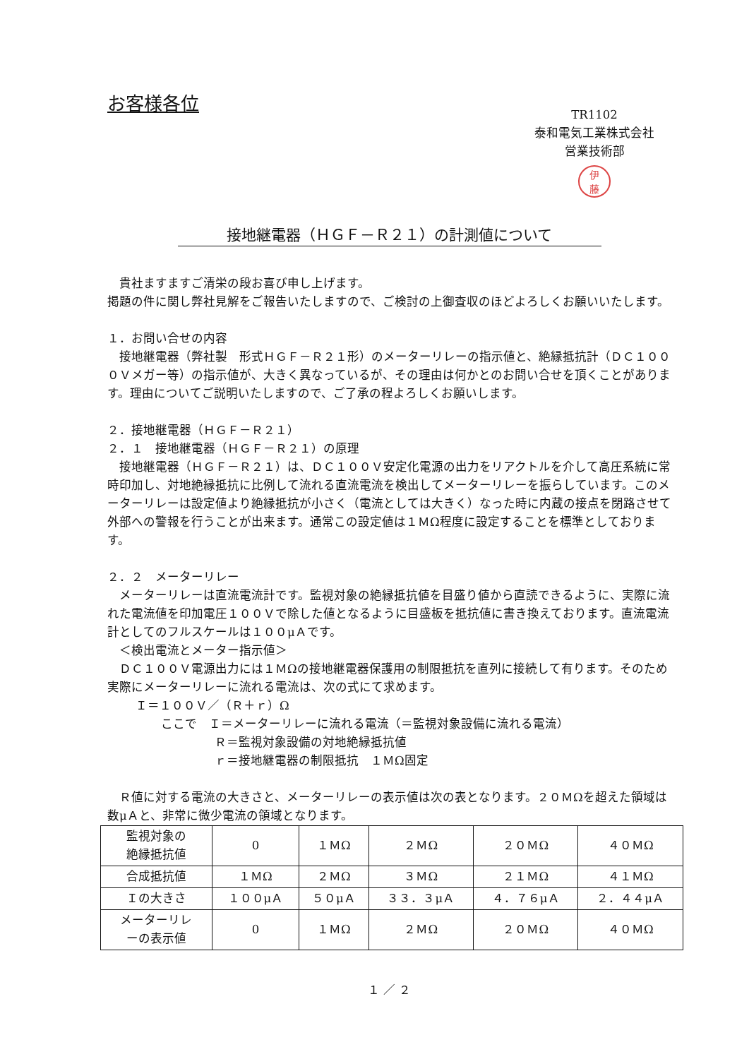お客様各位
TR1102
泰和電気工業株式会社
営業技術部
伊
藤
接地継電器（ＨＧＦ－Ｒ２１）の計測値について
　貴社ますますご清栄の段お喜び申し上げます。
掲題の件に関し弊社見解をご報告いたしますので、ご検討の上御査収のほどよろしくお願いいたします。
１．お問い合せの内容
　接地継電器（弊社製　形式ＨＧＦ－Ｒ２１形）のメーターリレーの指示値と、絶縁抵抗計（ＤＣ１０００Ｖメガー等）の指示値が、大きく異なっているが、その理由は何かとのお問い合せを頂くことがあります。理由についてご説明いたしますので、ご了承の程よろしくお願いします。
２．接地継電器（ＨＧＦ－Ｒ２１）
２．１　接地継電器（ＨＧＦ－Ｒ２１）の原理
　接地継電器（ＨＧＦ－Ｒ２１）は、ＤＣ１００Ｖ安定化電源の出力をリアクトルを介して高圧系統に常時印加し、対地絶縁抵抗に比例して流れる直流電流を検出してメーターリレーを振らしています。このメーターリレーは設定値より絶縁抵抗が小さく（電流としては大きく）なった時に内蔵の接点を閉路させて外部への警報を行うことが出来ます。通常この設定値は１ＭΩ程度に設定することを標準としております。
２．２　メーターリレー
　メーターリレーは直流電流計です。監視対象の絶縁抵抗値を目盛り値から直読できるように、実際に流れた電流値を印加電圧１００Ｖで除した値となるように目盛板を抵抗値に書き換えております。直流電流計としてのフルスケールは１００μＡです。
　＜検出電流とメーター指示値＞
　ＤＣ１００Ｖ電源出力には１ＭΩの接地継電器保護用の制限抵抗を直列に接続して有ります。そのため実際にメーターリレーに流れる電流は、次の式にて求めます。
Ｉ＝１００Ｖ／（Ｒ＋ｒ）Ω
ここで　Ｉ＝メーターリレーに流れる電流（＝監視対象設備に流れる電流）
Ｒ＝監視対象設備の対地絶縁抵抗値
ｒ＝接地継電器の制限抵抗　１ＭΩ固定
　Ｒ値に対する電流の大きさと、メーターリレーの表示値は次の表となります。２０ＭΩを超えた領域は数μＡと、非常に微少電流の領域となります。
| 監視対象の 絶縁抵抗値 | 0 | １ＭΩ | ２ＭΩ | ２０ＭΩ | ４０ＭΩ |
| 合成抵抗値 | １ＭΩ | ２ＭΩ | ３ＭΩ | ２１ＭΩ | ４１ＭΩ |
| Ｉの大きさ | １００μＡ | ５０μＡ | ３３．３μＡ | ４．７６μＡ | ２．４４μＡ |
| メーターリレ ーの表示値 | 0 | １ＭΩ | ２ＭΩ | ２０ＭΩ | ４０ＭΩ |
１ ／ ２